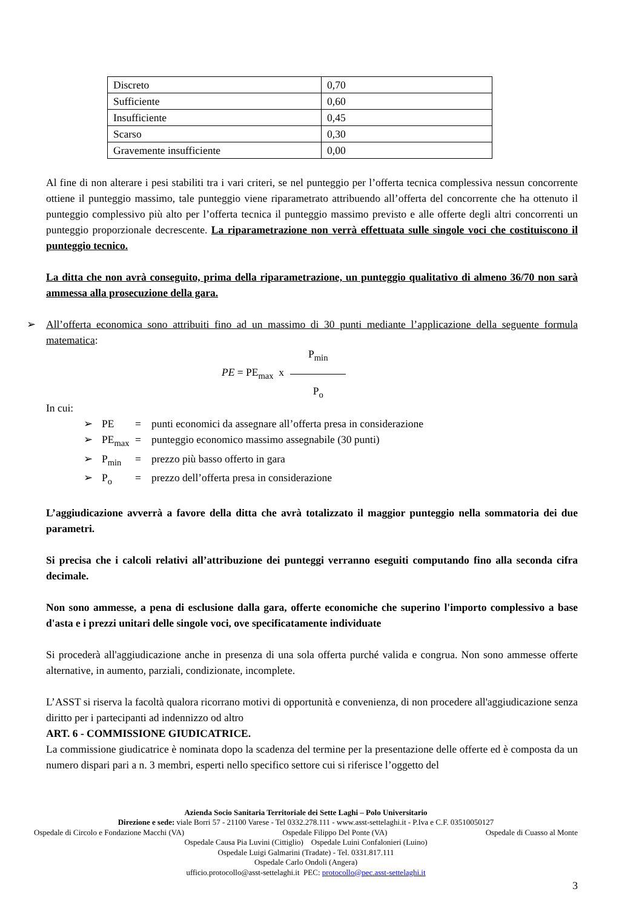| Discreto | 0,70 |
| Sufficiente | 0,60 |
| Insufficiente | 0,45 |
| Scarso | 0,30 |
| Gravemente insufficiente | 0,00 |
Al fine di non alterare i pesi stabiliti tra i vari criteri, se nel punteggio per l’offerta tecnica complessiva nessun concorrente ottiene il punteggio massimo, tale punteggio viene riparametrato attribuendo all’offerta del concorrente che ha ottenuto il punteggio complessivo più alto per l’offerta tecnica il punteggio massimo previsto e alle offerte degli altri concorrenti un punteggio proporzionale decrescente. La riparametrazione non verrà effettuata sulle singole voci che costituiscono il punteggio tecnico.
La ditta che non avrà conseguito, prima della riparametrazione, un punteggio qualitativo di almeno 36/70 non sarà ammessa alla prosecuzione della gara.
➢ All’offerta economica sono attribuiti fino ad un massimo di 30 punti mediante l’applicazione della seguente formula matematica:
PE = PE<sub>max</sub> x P<sub>min</sub> P<sub>o</sub>
In cui:
➢ PE = punti economici da assegnare all’offerta presa in considerazione
➢ PE<sub>max</sub> = punteggio economico massimo assegnabile (30 punti)
➢ P<sub>min</sub> = prezzo più basso offerto in gara
➢ P<sub>o</sub> = prezzo dell’offerta presa in considerazione
L’aggiudicazione avverrà a favore della ditta che avrà totalizzato il maggior punteggio nella sommatoria dei due parametri.
Si precisa che i calcoli relativi all’attribuzione dei punteggi verranno eseguiti computando fino alla seconda cifra decimale.
Non sono ammesse, a pena di esclusione dalla gara, offerte economiche che superino l'importo complessivo a base d'asta e i prezzi unitari delle singole voci, ove specificatamente individuate
Si procederà all'aggiudicazione anche in presenza di una sola offerta purché valida e congrua. Non sono ammesse offerte alternative, in aumento, parziali, condizionate, incomplete.
L’ASST si riserva la facoltà qualora ricorrano motivi di opportunità e convenienza, di non procedere all'aggiudicazione senza diritto per i partecipanti ad indennizzo od altro
ART. 6 - COMMISSIONE GIUDICATRICE.
La commissione giudicatrice è nominata dopo la scadenza del termine per la presentazione delle offerte ed è composta da un numero dispari pari a n. 3 membri, esperti nello specifico settore cui si riferisce l’oggetto del
Azienda Socio Sanitaria Territoriale dei Sette Laghi – Polo Universitario
Direzione e sede: viale Borri 57 - 21100 Varese - Tel 0332.278.111 - www.asst-settelaghi.it - P.Iva e C.F. 03510050127
Ospedale di Circolo e Fondazione Macchi (VA) Ospedale Filippo Del Ponte (VA) Ospedale di Cuasso al Monte
Ospedale Causa Pia Luvini (Cittiglio) Ospedale Luini Confalonieri (Luino)
Ospedale Luigi Galmarini (Tradate) - Tel. 0331.817.111
Ospedale Carlo Ondoli (Angera)
ufficio.protocollo@asst-settelaghi.it PEC: protocollo@pec.asst-settelaghi.it
3